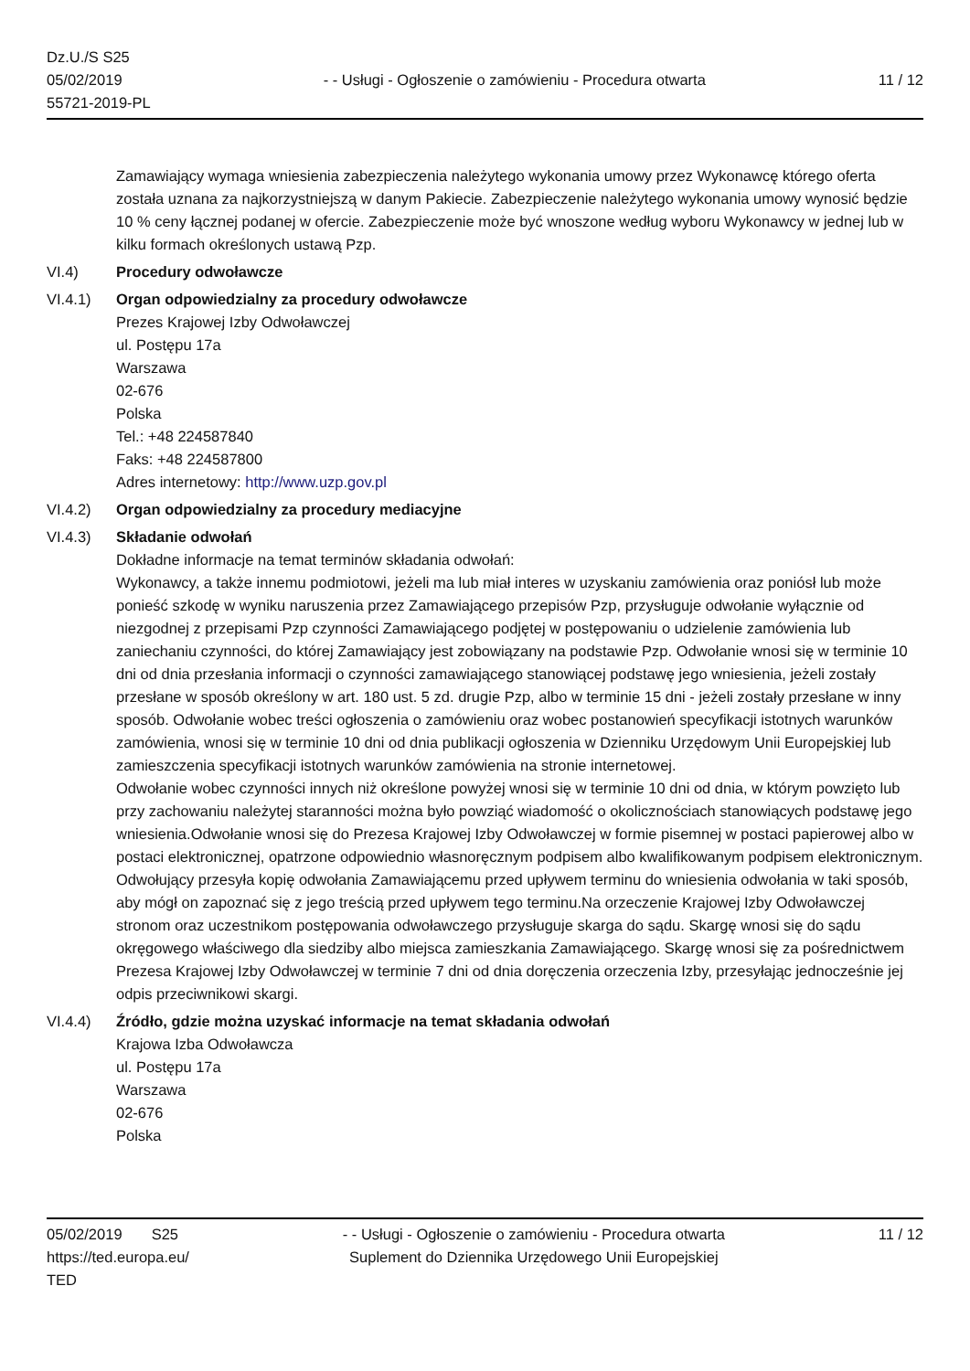Dz.U./S S25
05/02/2019
55721-2019-PL
- - Usługi - Ogłoszenie o zamówieniu - Procedura otwarta
11 / 12
Zamawiający wymaga wniesienia zabezpieczenia należytego wykonania umowy przez Wykonawcę którego oferta została uznana za najkorzystniejszą w danym Pakiecie. Zabezpieczenie należytego wykonania umowy wynosić będzie 10 % ceny łącznej podanej w ofercie. Zabezpieczenie może być wnoszone według wyboru Wykonawcy w jednej lub w kilku formach określonych ustawą Pzp.
VI.4) Procedury odwoławcze
VI.4.1) Organ odpowiedzialny za procedury odwoławcze
Prezes Krajowej Izby Odwoławczej
ul. Postępu 17a
Warszawa
02-676
Polska
Tel.: +48 224587840
Faks: +48 224587800
Adres internetowy: http://www.uzp.gov.pl
VI.4.2) Organ odpowiedzialny za procedury mediacyjne
VI.4.3) Składanie odwołań
Dokładne informacje na temat terminów składania odwołań:
Wykonawcy, a także innemu podmiotowi, jeżeli ma lub miał interes w uzyskaniu zamówienia oraz poniósł lub może ponieść szkodę w wyniku naruszenia przez Zamawiającego przepisów Pzp, przysługuje odwołanie wyłącznie od niezgodnej z przepisami Pzp czynności Zamawiającego podjętej w postępowaniu o udzielenie zamówienia lub zaniechaniu czynności, do której Zamawiający jest zobowiązany na podstawie Pzp. Odwołanie wnosi się w terminie 10 dni od dnia przesłania informacji o czynności zamawiającego stanowiącej podstawę jego wniesienia, jeżeli zostały przesłane w sposób określony w art. 180 ust. 5 zd. drugie Pzp, albo w terminie 15 dni - jeżeli zostały przesłane w inny sposób. Odwołanie wobec treści ogłoszenia o zamówieniu oraz wobec postanowień specyfikacji istotnych warunków zamówienia, wnosi się w terminie 10 dni od dnia publikacji ogłoszenia w Dzienniku Urzędowym Unii Europejskiej lub zamieszczenia specyfikacji istotnych warunków zamówienia na stronie internetowej.
Odwołanie wobec czynności innych niż określone powyżej wnosi się w terminie 10 dni od dnia, w którym powzięto lub przy zachowaniu należytej staranności można było powziąć wiadomość o okolicznościach stanowiących podstawę jego wniesienia.Odwołanie wnosi się do Prezesa Krajowej Izby Odwoławczej w formie pisemnej w postaci papierowej albo w postaci elektronicznej, opatrzone odpowiednio własnoręcznym podpisem albo kwalifikowanym podpisem elektronicznym. Odwołujący przesyła kopię odwołania Zamawiającemu przed upływem terminu do wniesienia odwołania w taki sposób, aby mógł on zapoznać się z jego treścią przed upływem tego terminu.Na orzeczenie Krajowej Izby Odwoławczej stronom oraz uczestnikom postępowania odwoławczego przysługuje skarga do sądu. Skargę wnosi się do sądu okręgowego właściwego dla siedziby albo miejsca zamieszkania Zamawiającego. Skargę wnosi się za pośrednictwem Prezesa Krajowej Izby Odwoławczej w terminie 7 dni od dnia doręczenia orzeczenia Izby, przesyłając jednocześnie jej odpis przeciwnikowi skargi.
VI.4.4) Źródło, gdzie można uzyskać informacje na temat składania odwołań
Krajowa Izba Odwoławcza
ul. Postępu 17a
Warszawa
02-676
Polska
05/02/2019 S25
https://ted.europa.eu/
TED
- - Usługi - Ogłoszenie o zamówieniu - Procedura otwarta
Suplement do Dziennika Urzędowego Unii Europejskiej
11 / 12